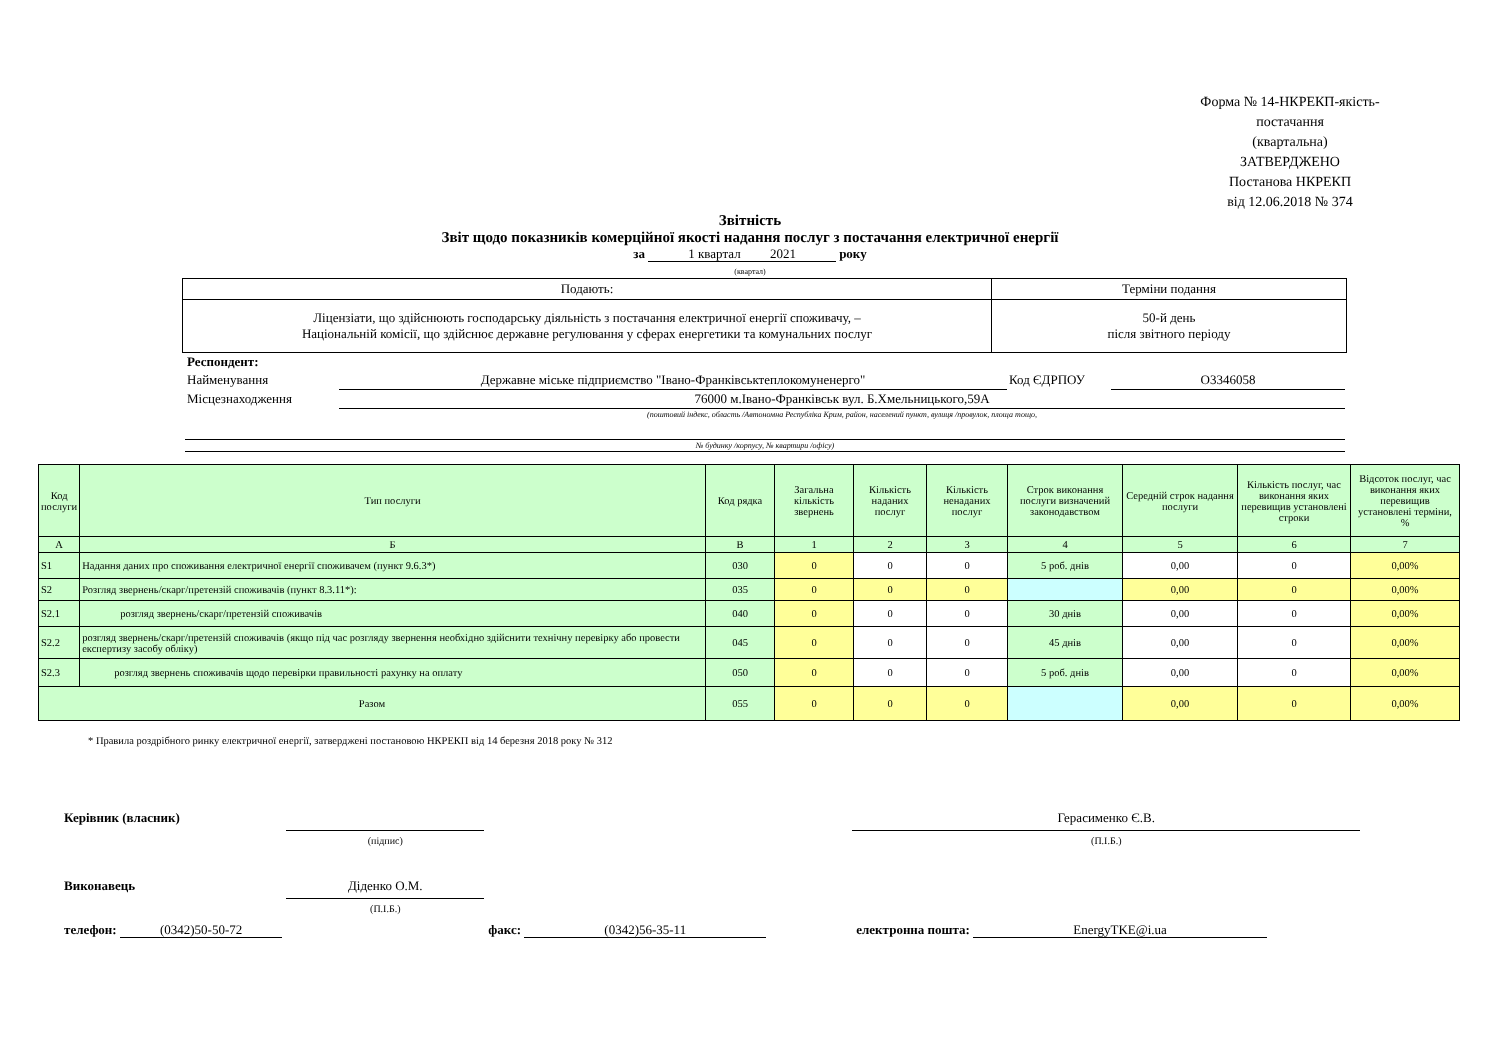Форма № 14-НКРЕКП-якість-постачання
(квартальна)
ЗАТВЕРДЖЕНО
Постанова НКРЕКП
від 12.06.2018 № 374
Звітність
Звіт щодо показників комерційної якості надання послуг з постачання електричної енергії
за 1 квартал 2021 року
(квартал)
| Подають: | Терміни подання |
| Ліцензіати, що здійснюють господарську діяльність з постачання електричної енергії споживачу, – Національній комісії, що здійснює державне регулювання у сферах енергетики та комунальних послуг | 50-й день після звітного періоду |
| Респондент: | | | |
| Найменування | Державне міське підприємство "Івано-Франківськтеплокомуненерго" | Код ЄДРПОУ | О3346058 |
| Місцезнаходження | 76000 м.Івано-Франківськ вул. Б.Хмельницького,59А | | |
| | (поштовий індекс, область /Автономна Республіка Крим, район, населений пункт, вулиця /провулок, площа тощо, | | |
| № будинку /корпусу, № квартири /офісу) | | | |
| Код послуги | Тип послуги | Код рядка | Загальна кількість звернень | Кількість наданих послуг | Кількість ненаданих послуг | Строк виконання послуги визначений законодавством | Середній строк надання послуги | Кількість послуг, час виконання яких перевищив установлені строки | Відсоток послуг, час виконання яких перевищив установлені терміни, % |
| --- | --- | --- | --- | --- | --- | --- | --- | --- | --- |
| А | Б | В | 1 | 2 | 3 | 4 | 5 | 6 | 7 |
| S1 | Надання даних про споживання електричної енергії споживачем (пункт 9.6.3*) | 030 | 0 | 0 | 0 | 5 роб. днів | 0,00 | 0 | 0,00% |
| S2 | Розгляд звернень/скарг/претензій споживачів (пункт 8.3.11*): | 035 | 0 | 0 | 0 | | 0,00 | 0 | 0,00% |
| S2.1 | розгляд звернень/скарг/претензій споживачів | 040 | 0 | 0 | 0 | 30 днів | 0,00 | 0 | 0,00% |
| S2.2 | розгляд звернень/скарг/претензій споживачів (якщо під час розгляду звернення необхідно здійснити технічну перевірку або провести експертизу засобу обліку) | 045 | 0 | 0 | 0 | 45 днів | 0,00 | 0 | 0,00% |
| S2.3 | розгляд звернень споживачів щодо перевірки правильності рахунку на оплату | 050 | 0 | 0 | 0 | 5 роб. днів | 0,00 | 0 | 0,00% |
| Разом | | 055 | 0 | 0 | 0 | | 0,00 | 0 | 0,00% |
* Правила роздрібного ринку електричної енергії, затверджені постановою НКРЕКП від 14 березня 2018 року № 312
| Керівник (власник) | | | Герасименко Є.В. |
| | (підпис) | | (П.І.Б.) |
| Виконавець | Діденко О.М. | | |
| | (П.І.Б.) | | |
| телефон: (0342)50-50-72 | | факс: (0342)56-35-11 | електронна пошта: EnergyTKE@i.ua |